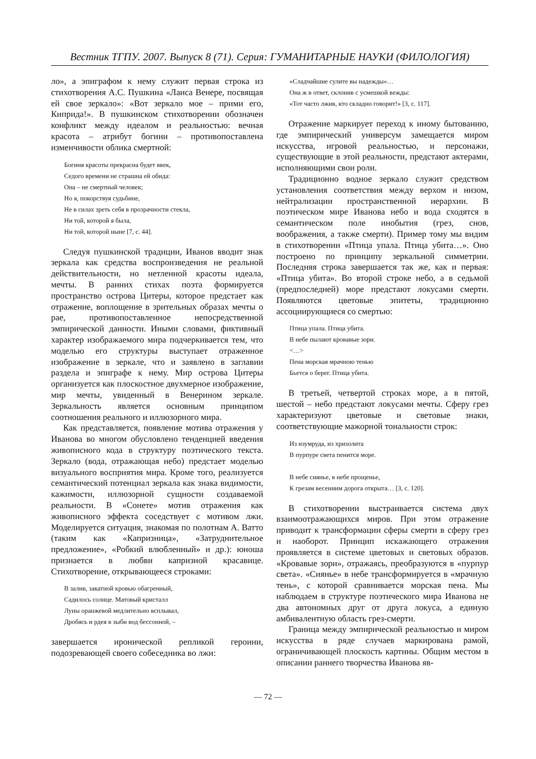Вестник ТГПУ. 2007. Выпуск 8 (71). Серия: ГУМАНИТАРНЫЕ НАУКИ (ФИЛОЛОГИЯ)
ло», а эпиграфом к нему служит первая строка из стихотворения А.С. Пушкина «Лаиса Венере, посвящая ей свое зеркало»: «Вот зеркало мое – прими его, Киприда!». В пушкинском стихотворении обозначен конфликт между идеалом и реальностью: вечная красота – атрибут богини – противопоставлена изменчивости облика смертной:
Богиня красоты прекрасна будет ввек,
Седого времени не страшна ей обида:
Она – не смертный человек;
Но я, покорствуя судьбине,
Не в силах зреть себя в прозрачности стекла,
Ни той, которой я была,
Ни той, которой ныне [7, с. 44].
Следуя пушкинской традиции, Иванов вводит знак зеркала как средства воспроизведения не реальной действительности, но нетленной красоты идеала, мечты. В ранних стихах поэта формируется пространство острова Цитеры, которое предстает как отражение, воплощение в зрительных образах мечты о рае, противопоставленное непосредственной эмпирической данности. Иными словами, фиктивный характер изображаемого мира подчеркивается тем, что моделью его структуры выступает отраженное изображение в зеркале, что и заявлено в заглавии раздела и эпиграфе к нему. Мир острова Цитеры организуется как плоскостное двухмерное изображение, мир мечты, увиденный в Венерином зеркале. Зеркальность является основным принципом соотношения реального и иллюзорного мира.
Как представляется, появление мотива отражения у Иванова во многом обусловлено тенденцией введения живописного кода в структуру поэтического текста. Зеркало (вода, отражающая небо) предстает моделью визуального восприятия мира. Кроме того, реализуется семантический потенциал зеркала как знака видимости, кажимости, иллюзорной сущности создаваемой реальности. В «Сонете» мотив отражения как живописного эффекта соседствует с мотивом лжи. Моделируется ситуация, знакомая по полотнам А. Ватто (таким как «Капризница», «Затруднительное предложение», «Робкий влюбленный» и др.): юноша признается в любви капризной красавице. Стихотворение, открывающееся строками:
В залив, закатной кровью обагренный,
Садилось солнце. Матовый кристалл
Луны оранжевой медлительно всплывал,
Дробясь и рдея в зыби вод бессонной, –
завершается иронической репликой героини, подозревающей своего собеседника во лжи:
«Сладчайшие сулите вы надежды»…
Она ж в ответ, склонив с усмешкой вежды:
«Тот часто лжив, кто складно говорит!» [3, с. 117].
Отражение маркирует переход к иному бытованию, где эмпирический универсум замещается миром искусства, игровой реальностью, и персонажи, существующие в этой реальности, предстают актерами, исполняющими свои роли.
Традиционно водное зеркало служит средством установления соответствия между верхом и низом, нейтрализации пространственной иерархии. В поэтическом мире Иванова небо и вода сходятся в семантическом поле инобытия (грез, снов, воображения, а также смерти). Пример тому мы видим в стихотворении «Птица упала. Птица убита…». Оно построено по принципу зеркальной симметрии. Последняя строка завершается так же, как и первая: «Птица убита». Во второй строке небо, а в седьмой (предпоследней) море предстают локусами смерти. Появляются цветовые эпитеты, традиционно ассоциирующиеся со смертью:
Птица упала. Птица убита.
В небе пылают кровавые зори.
<…>
Пена морская мрачною тенью
Бьется о берег. Птица убита.
В третьей, четвертой строках море, а в пятой, шестой – небо предстают локусами мечты. Сферу грез характеризуют цветовые и световые знаки, соответствующие мажорной тональности строк:
Из изумруда, из хризолита
В пурпуре света пенится море.
В небе сиянье, в небе прощенье,
К грезам весенним дорога открыта… [3, с. 120].
В стихотворении выстраивается система двух взаимоотражающихся миров. При этом отражение приводит к трансформации сферы смерти в сферу грез и наоборот. Принцип искажающего отражения проявляется в системе цветовых и световых образов. «Кровавые зори», отражаясь, преобразуются в «пурпур света». «Сиянье» в небе трансформируется в «мрачную тень», с которой сравнивается морская пена. Мы наблюдаем в структуре поэтического мира Иванова не два автономных друг от друга локуса, а единую амбивалентную область грез-смерти.
Граница между эмпирической реальностью и миром искусства в ряде случаев маркирована рамой, ограничивающей плоскость картины. Общим местом в описании раннего творчества Иванова яв-
— 72 —